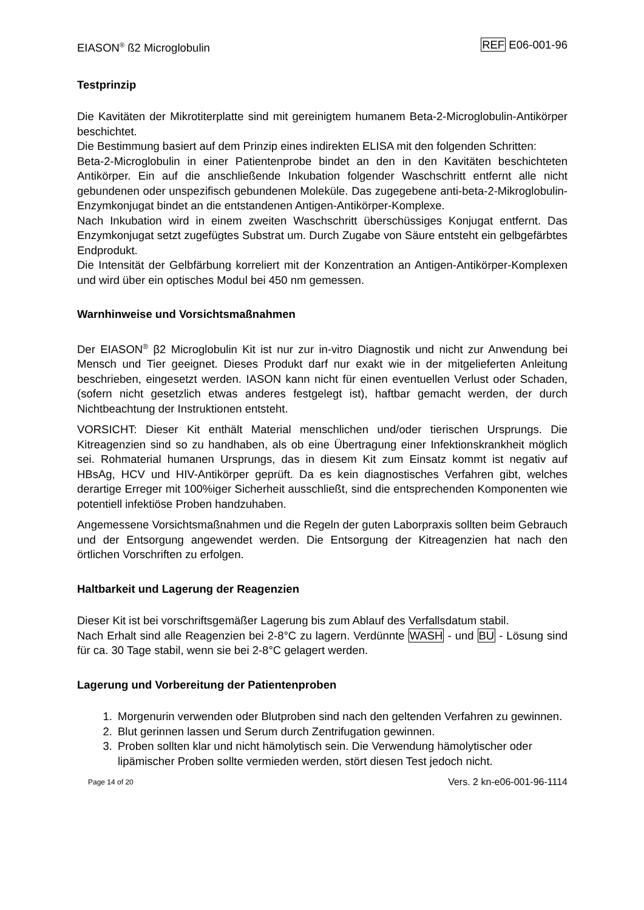EIASON<sup>®</sup> ß2 Microglobulin REF E06-001-96
Testprinzip
Die Kavitäten der Mikrotiterplatte sind mit gereinigtem humanem Beta-2-Microglobulin-Antikörper beschichtet.
Die Bestimmung basiert auf dem Prinzip eines indirekten ELISA mit den folgenden Schritten:
Beta-2-Microglobulin in einer Patientenprobe bindet an den in den Kavitäten beschichteten Antikörper. Ein auf die anschließende Inkubation folgender Waschschritt entfernt alle nicht gebundenen oder unspezifisch gebundenen Moleküle. Das zugegebene anti-beta-2-Mikroglobulin-Enzymkonjugat bindet an die entstandenen Antigen-Antikörper-Komplexe.
Nach Inkubation wird in einem zweiten Waschschritt überschüssiges Konjugat entfernt. Das Enzymkonjugat setzt zugefügtes Substrat um. Durch Zugabe von Säure entsteht ein gelbgefärbtes Endprodukt.
Die Intensität der Gelbfärbung korreliert mit der Konzentration an Antigen-Antikörper-Komplexen und wird über ein optisches Modul bei 450 nm gemessen.
Warnhinweise und Vorsichtsmaßnahmen
Der EIASON<sup>®</sup> β2 Microglobulin Kit ist nur zur in-vitro Diagnostik und nicht zur Anwendung bei Mensch und Tier geeignet. Dieses Produkt darf nur exakt wie in der mitgelieferten Anleitung beschrieben, eingesetzt werden. IASON kann nicht für einen eventuellen Verlust oder Schaden, (sofern nicht gesetzlich etwas anderes festgelegt ist), haftbar gemacht werden, der durch Nichtbeachtung der Instruktionen entsteht.
VORSICHT: Dieser Kit enthält Material menschlichen und/oder tierischen Ursprungs. Die Kitreagenzien sind so zu handhaben, als ob eine Übertragung einer Infektionskrankheit möglich sei. Rohmaterial humanen Ursprungs, das in diesem Kit zum Einsatz kommt ist negativ auf HBsAg, HCV und HIV-Antikörper geprüft. Da es kein diagnostisches Verfahren gibt, welches derartige Erreger mit 100%iger Sicherheit ausschließt, sind die entsprechenden Komponenten wie potentiell infektiöse Proben handzuhaben.
Angemessene Vorsichtsmaßnahmen und die Regeln der guten Laborpraxis sollten beim Gebrauch und der Entsorgung angewendet werden. Die Entsorgung der Kitreagenzien hat nach den örtlichen Vorschriften zu erfolgen.
Haltbarkeit und Lagerung der Reagenzien
Dieser Kit ist bei vorschriftsgemäßer Lagerung bis zum Ablauf des Verfallsdatum stabil.
Nach Erhalt sind alle Reagenzien bei 2-8°C zu lagern. Verdünnte WASH - und BU - Lösung sind für ca. 30 Tage stabil, wenn sie bei 2-8°C gelagert werden.
Lagerung und Vorbereitung der Patientenproben
1. Morgenurin verwenden oder Blutproben sind nach den geltenden Verfahren zu gewinnen.
2. Blut gerinnen lassen und Serum durch Zentrifugation gewinnen.
3. Proben sollten klar und nicht hämolytisch sein. Die Verwendung hämolytischer oder lipämischer Proben sollte vermieden werden, stört diesen Test jedoch nicht.
Page 14 of 20 Vers. 2 kn-e06-001-96-1114